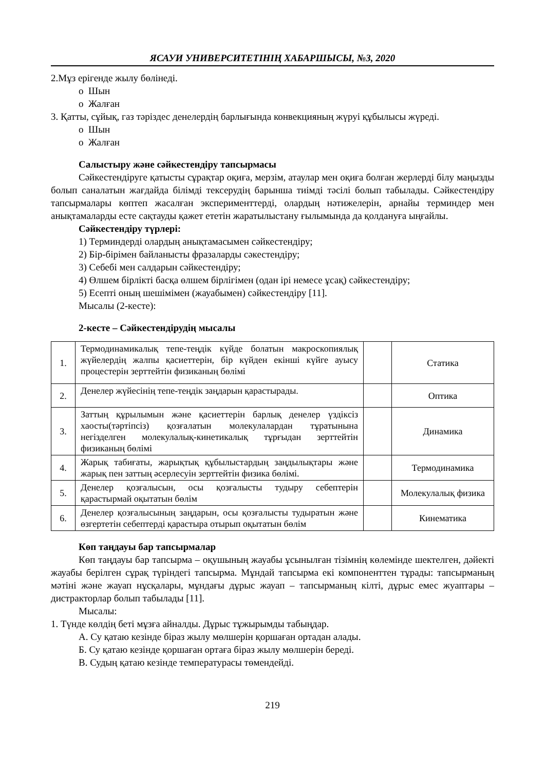ЯСАУИ УНИВЕРСИТЕТІНІҢ ХАБАРШЫСЫ, №3, 2020
2.Мұз ерігенде жылу бөлінеді.
o Шын
o Жалған
3. Қатты, сұйық, газ тәріздес денелердің барлығында конвекцияның жүруі құбылысы жүреді.
o Шын
o Жалған
Салыстыру және сәйкестендіру тапсырмасы
Сәйкестендіруге қатысты сұрақтар оқиға, мерзім, атаулар мен оқиға болған жерлерді білу маңызды болып саналатын жағдайда білімді тексерудің барынша тиімді тәсілі болып табылады. Сәйкестендіру тапсырмалары көптеп жасалған эксперименттерді, олардың нәтижелерін, арнайы терминдер мен анықтамаларды есте сақтауды қажет ететін жаратылыстану ғылымында да қолдануға ыңғайлы.
Сәйкестендіру түрлері:
1) Терминдерді олардың анықтамасымен сәйкестендіру;
2) Бір-бірімен байланысты фразаларды сәкестендіру;
3) Себебі мен салдарын сәйкестендіру;
4) Өлшем бірлікті басқа өлшем бірлігімен (одан ірі немесе ұсақ) сәйкестендіру;
5) Есепті оның шешімімен (жауабымен) сәйкестендіру [11].
Мысалы (2-кесте):
2-кесте – Сәйкестендірудің мысалы
| 1. | Термодинамикалық тепе-теңдік күйде болатын макроскопиялық жүйелердің жалпы қасиеттерін, бір күйден екінші күйге ауысу процестерін зерттейтін физиканың бөлімі | | Статика |
| 2. | Денелер жүйесінің тепе-теңдік заңдарын қарастырады. | | Оптика |
| 3. | Заттың құрылымын және қасиеттерін барлық денелер үздіксіз хаосты(тәртіпсіз) қозғалатын молекулалардан тұратынына негізделген молекулалық-кинетикалық тұрғыдан зерттейтін физиканың бөлімі | | Динамика |
| 4. | Жарық табиғаты, жарықтық құбылыстардың заңдылықтары және жарық пен заттың әсерлесуін зерттейтін физика бөлімі. | | Термодинамика |
| 5. | Денелер қозғалысын, осы қозғалысты тудыру себептерін қарастырмай оқытатын бөлім | | Молекулалық физика |
| 6. | Денелер қозғалысының заңдарын, осы қозғалысты тудыратын және өзгертетін себептерді қарастыра отырып оқытатын бөлім | | Кинематика |
Көп таңдауы бар тапсырмалар
Көп таңдауы бар тапсырма – оқушының жауабы ұсынылған тізімнің көлемінде шектелген, дәйекті жауабы берілген сұрақ түріндегі тапсырма. Мұндай тапсырма екі компоненттен тұрады: тапсырманың мәтіні және жауап нұсқалары, мұндағы дұрыс жауап – тапсырманың кілті, дұрыс емес жуаптары – дистракторлар болып табылады [11].
Мысалы:
1. Түнде көлдің беті мұзға айналды. Дұрыс тұжырымды табыңдар.
А. Су қатаю кезінде біраз жылу мөлшерін қоршаған ортадан алады.
Б. Су қатаю кезінде қоршаған ортаға біраз жылу мөлшерін береді.
В. Судың қатаю кезінде температурасы төмендейді.
219